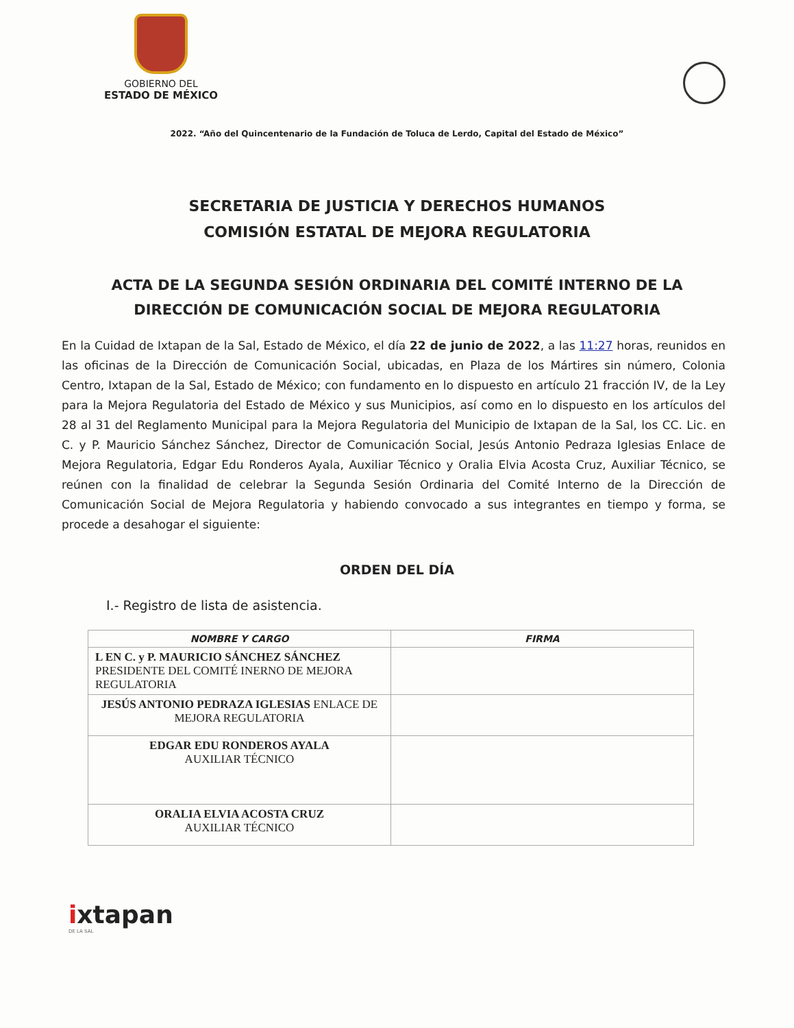GOBIERNO DEL
ESTADO DE MÉXICO
2022. “Año del Quincentenario de la Fundación de Toluca de Lerdo, Capital del Estado de México”
SECRETARIA DE JUSTICIA Y DERECHOS HUMANOS
COMISIÓN ESTATAL DE MEJORA REGULATORIA
ACTA DE LA SEGUNDA SESIÓN ORDINARIA DEL COMITÉ INTERNO DE LA
DIRECCIÓN DE COMUNICACIÓN SOCIAL DE MEJORA REGULATORIA
En la Cuidad de Ixtapan de la Sal, Estado de México, el día 22 de junio de 2022, a las 11:27 horas, reunidos en las oficinas de la Dirección de Comunicación Social, ubicadas, en Plaza de los Mártires sin número, Colonia Centro, Ixtapan de la Sal, Estado de México; con fundamento en lo dispuesto en artículo 21 fracción IV, de la Ley para la Mejora Regulatoria del Estado de México y sus Municipios, así como en lo dispuesto en los artículos del 28 al 31 del Reglamento Municipal para la Mejora Regulatoria del Municipio de Ixtapan de la Sal, los CC. Lic. en C. y P. Mauricio Sánchez Sánchez, Director de Comunicación Social, Jesús Antonio Pedraza Iglesias Enlace de Mejora Regulatoria, Edgar Edu Ronderos Ayala, Auxiliar Técnico y Oralia Elvia Acosta Cruz, Auxiliar Técnico, se reúnen con la finalidad de celebrar la Segunda Sesión Ordinaria del Comité Interno de la Dirección de Comunicación Social de Mejora Regulatoria y habiendo convocado a sus integrantes en tiempo y forma, se procede a desahogar el siguiente:
ORDEN DEL DÍA
I.- Registro de lista de asistencia.
| NOMBRE Y CARGO | FIRMA |
| --- | --- |
| L EN C. y P. MAURICIO SÁNCHEZ SÁNCHEZ PRESIDENTE DEL COMITÉ INERNO DE MEJORA REGULATORIA | |
| JESÚS ANTONIO PEDRAZA IGLESIAS ENLACE DE MEJORA REGULATORIA | |
| EDGAR EDU RONDEROS AYALA AUXILIAR TÉCNICO | |
| ORALIA ELVIA ACOSTA CRUZ AUXILIAR TÉCNICO | |
ixtapan
DE LA SAL